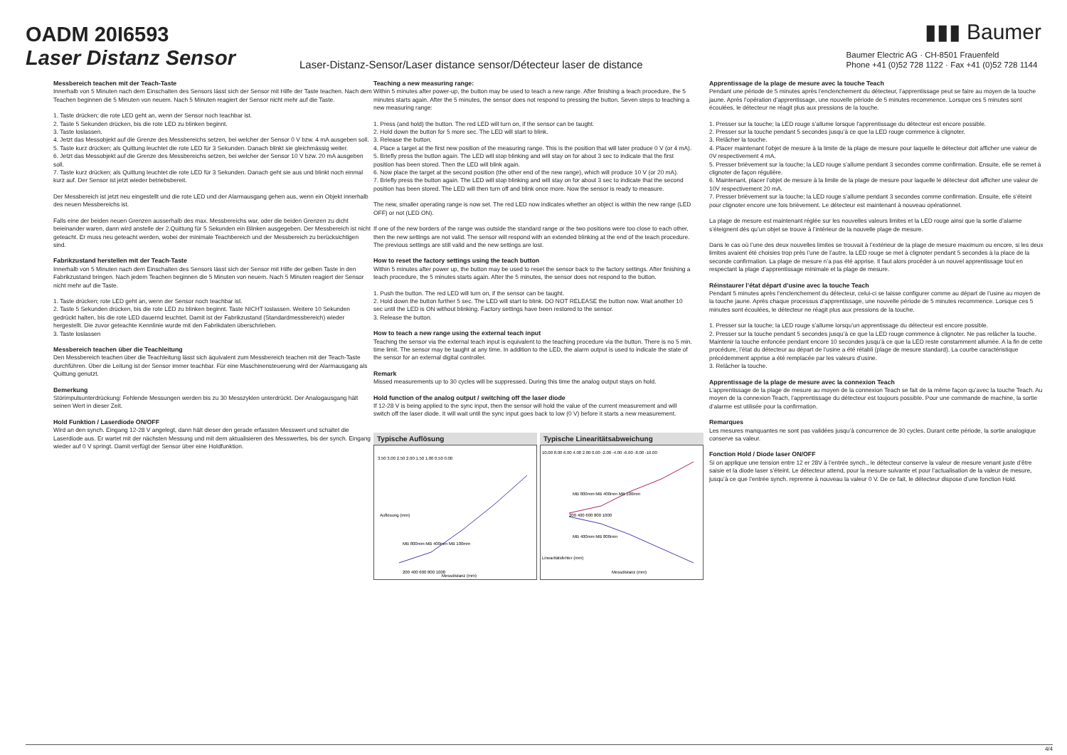OADM 20I6593
Laser Distanz Sensor
Laser-Distanz-Sensor/Laser distance sensor/Détecteur laser de distance
▮▮▮ Baumer
Baumer Electric AG · CH-8501 Frauenfeld
Phone +41 (0)52 728 1122 · Fax +41 (0)52 728 1144
Messbereich teachen mit der Teach-Taste
Innerhalb von 5 Minuten nach dem Einschalten des Sensors lässt sich der Sensor mit Hilfe der Taste teachen. Nach dem Teachen beginnen die 5 Minuten von neuem. Nach 5 Minuten reagiert der Sensor nicht mehr auf die Taste.
1. Taste drücken; die rote LED geht an, wenn der Sensor noch teachbar ist.
2. Taste 5 Sekunden drücken, bis die rote LED zu blinken beginnt.
3. Taste loslassen.
4. Jetzt das Messobjekt auf die Grenze des Messbereichs setzen, bei welcher der Sensor 0 V bzw. 4 mA ausgeben soll.
5. Taste kurz drücken; als Quittung leuchtet die rote LED für 3 Sekunden. Danach blinkt sie gleichmässig weiter.
6. Jetzt das Messobjekt auf die Grenze des Messbereichs setzen, bei welcher der Sensor 10 V bzw. 20 mA ausgeben soll.
7. Taste kurz drücken; als Quittung leuchtet die rote LED für 3 Sekunden. Danach geht sie aus und blinkt noch einmal kurz auf. Der Sensor ist jetzt wieder betriebsbereit.
Der Messbereich ist jetzt neu eingestellt und die rote LED und der Alarmausgang gehen aus, wenn ein Objekt innerhalb des neuen Messbereichs ist.
Falls eine der beiden neuen Grenzen ausserhalb des max. Messbereichs war, oder die beiden Grenzen zu dicht beieinander waren, dann wird anstelle der 2.Quittung für 5 Sekunden ein Blinken ausgegeben. Der Messbereich ist nicht geteacht. Er muss neu geteacht werden, wobei der minimale Teachbereich und der Messbereich zu berücksichtigen sind.
Fabrikzustand herstellen mit der Teach-Taste
Innerhalb von 5 Minuten nach dem Einschalten des Sensors lässt sich der Sensor mit Hilfe der gelben Taste in den Fabrikzustand bringen. Nach jedem Teachen beginnen die 5 Minuten von neuem. Nach 5 Minuten reagiert der Sensor nicht mehr auf die Taste.
1. Taste drücken; rote LED geht an, wenn der Sensor noch teachbar ist.
2. Taste 5 Sekunden drücken, bis die rote LED zu blinken beginnt. Taste NICHT loslassen. Weitere 10 Sekunden gedrückt halten, bis die rote LED dauernd leuchtet. Damit ist der Fabrikzustand (Standardmessbereich) wieder hergestellt. Die zuvor geteachte Kennlinie wurde mit den Fabrikdaten überschrieben.
3. Taste loslassen
Messbereich teachen über die Teachleitung
Den Messbereich teachen über die Teachleitung lässt sich äquivalent zum Messbereich teachen mit der Teach-Taste durchführen. Über die Leitung ist der Sensor immer teachbar. Für eine Maschinensteuerung wird der Alarmausgang als Quittung genutzt.
Bemerkung
Störimpulsunterdrückung: Fehlende Messungen werden bis zu 30 Messzyklen unterdrückt. Der Analogausgang hält seinen Wert in dieser Zeit.
Hold Funktion / Laserdiode ON/OFF
Wird an den synch. Eingang 12-28 V angelegt, dann hält dieser den gerade erfassten Messwert und schaltet die Laserdiode aus. Er wartet mit der nächsten Messung und mit dem aktualisieren des Messwertes, bis der synch. Eingang wieder auf 0 V springt. Damit verfügt der Sensor über eine Holdfunktion.
Teaching a new measuring range:
Within 5 minutes after power-up, the button may be used to teach a new range. After finishing a teach procedure, the 5 minutes starts again. After the 5 minutes, the sensor does not respond to pressing the button. Seven steps to teaching a new measuring range:
1. Press (and hold) the button. The red LED will turn on, if the sensor can be taught.
2. Hold down the button for 5 more sec. The LED will start to blink.
3. Release the button.
4. Place a target at the first new position of the measuring range. This is the position that will later produce 0 V (or 4 mA).
5. Briefly press the button again. The LED will stop blinking and will stay on for about 3 sec to indicate that the first position has been stored. Then the LED will blink again.
6. Now place the target at the second position (the other end of the new range), which will produce 10 V (or 20 mA).
7. Briefly press the button again. The LED will stop blinking and will stay on for about 3 sec to indicate that the second position has been stored. The LED will then turn off and blink once more. Now the sensor is ready to measure.
The new, smaller operating range is now set. The red LED now indicates whether an object is within the new range (LED OFF) or not (LED ON).
If one of the new borders of the range was outside the standard range or the two positions were too close to each other, then the new settings are not valid. The sensor will respond with an extended blinking at the end of the teach procedure. The previous settings are still valid and the new settings are lost.
How to reset the factory settings using the teach button
Within 5 minutes after power up, the button may be used to reset the sensor back to the factory settings. After finishing a teach procedure, the 5 minutes starts again. After the 5 minutes, the sensor does not respond to the button.
1. Push the button. The red LED will turn on, if the sensor can be taught.
2. Hold down the button further 5 sec. The LED will start to blink. DO NOT RELEASE the button now. Wait another 10 sec until the LED is ON without blinking. Factory settings have been restored to the sensor.
3. Release the button.
How to teach a new range using the external teach input
Teaching the sensor via the external teach input is equivalent to the teaching procedure via the button. There is no 5 min. time limit. The sensor may be taught at any time. In addition to the LED, the alarm output is used to indicate the state of the sensor for an external digital controller.
Remark
Missed measurements up to 30 cycles will be suppressed. During this time the analog output stays on hold.
Hold function of the analog output / switching off the laser diode
If 12-28 V is being applied to the sync input, then the sensor will hold the value of the current measurement and will switch off the laser diode. It will wait until the sync input goes back to low (0 V) before it starts a new measurement.
Typische Auflösung
3.50 3.00 2.50 2.00 1.50 1.00 0.50 0.00
200 400 600 800 1000
MB 800mm MB 400mm MB 100mm
Messdistanz (mm)
Auflösung (mm)
Typische Linearitätsabweichung
10.00 8.00 6.00 4.00 2.00 0.00 -2.00 -4.00 -6.00 -8.00 -10.00
MB 800mm MB 400mm MB 100mm
MB 400mm MB 800mm
200 400 600 800 1000
Messdistanz (mm)
Linearitätsfehler (mm)
Apprentissage de la plage de mesure avec la touche Teach
Pendant une période de 5 minutes après l’enclenchement du détecteur, l’apprentissage peut se faire au moyen de la touche jaune. Après l’opération d’apprentissage, une nouvelle période de 5 minutes recommence. Lorsque ces 5 minutes sont écoulées, le détecteur ne réagit plus aux pressions de la touche.
1. Presser sur la touche; la LED rouge s’allume lorsque l’apprentissage du détecteur est encore possible.
2. Presser sur la touche pendant 5 secondes jusqu’à ce que la LED rouge commence à clignoter.
3. Relâcher la touche.
4. Placer maintenant l’objet de mesure à la limite de la plage de mesure pour laquelle le détecteur doit afficher une valeur de 0V respectivement 4 mA.
5. Presser brièvement sur la touche; la LED rouge s’allume pendant 3 secondes comme confirmation. Ensuite, elle se remet à clignoter de façon régulière.
6. Maintenant, placer l’objet de mesure à la limite de la plage de mesure pour laquelle le détecteur doit afficher une valeur de 10V respectivement 20 mA.
7. Presser brièvement sur la touche; la LED rouge s’allume pendant 3 secondes comme confirmation. Ensuite, elle s’éteint pour clignoter encore une fois brièvement. Le détecteur est maintenant à nouveau opérationnel.
La plage de mesure est maintenant réglée sur les nouvelles valeurs limites et la LED rouge ainsi que la sortie d’alarme s’éteignent dès qu’un objet se trouve à l’intérieur de la nouvelle plage de mesure.
Dans le cas où l’une des deux nouvelles limites se trouvait à l’extérieur de la plage de mesure maximum ou encore, si les deux limites avaient été choisies trop près l’une de l’autre, la LED rouge se met à clignoter pendant 5 secondes à la place de la seconde confirmation. La plage de mesure n’a pas été apprise. Il faut alors procéder à un nouvel apprentissage tout en respectant la plage d’apprentissage minimale et la plage de mesure.
Réinstaurer l’état départ d’usine avec la touche Teach
Pendant 5 minutes après l’enclenchement du détecteur, celui-ci se laisse configurer comme au départ de l’usine au moyen de la touche jaune. Après chaque processus d’apprentissage, une nouvelle période de 5 minutes recommence. Lorsque ces 5 minutes sont écoulées, le détecteur ne réagit plus aux pressions de la touche.
1. Presser sur la touche; la LED rouge s’allume lorsqu’un apprentissage du détecteur est encore possible.
2. Presser sur la touche pendant 5 secondes jusqu’à ce que la LED rouge commence à clignoter. Ne pas relâcher la touche. Maintenir la touche enfoncée pendant encore 10 secondes jusqu’à ce que la LED reste constamment allumée. A la fin de cette procédure, l’état du détecteur au départ de l’usine a été rétabli (plage de mesure standard). La courbe caractéristique précédemment apprise a été remplacée par les valeurs d’usine.
3. Relâcher la touche.
Apprentissage de la plage de mesure avec la connexion Teach
L’apprentissage de la plage de mesure au moyen de la connexion Teach se fait de la même façon qu’avec la touche Teach. Au moyen de la connexion Teach, l’apprentissage du détecteur est toujours possible. Pour une commande de machine, la sortie d’alarme est utilisée pour la confirmation.
Remarques
Les mesures manquantes ne sont pas validées jusqu’à concurrence de 30 cycles. Durant cette période, la sortie analogique conserve sa valeur.
Fonction Hold / Diode laser ON/OFF
Si on applique une tension entre 12 er 28V à l’entrée synch., le détecteur conserve la valeur de mesure venant juste d’être saisie et la diode laser s’éteint. Le détecteur attend, pour la mesure suivante et pour l’actualisation de la valeur de mesure, jusqu’à ce que l’entrée synch. reprenne à nouveau la valeur 0 V. De ce fait, le détecteur dispose d’une fonction Hold.
4/4